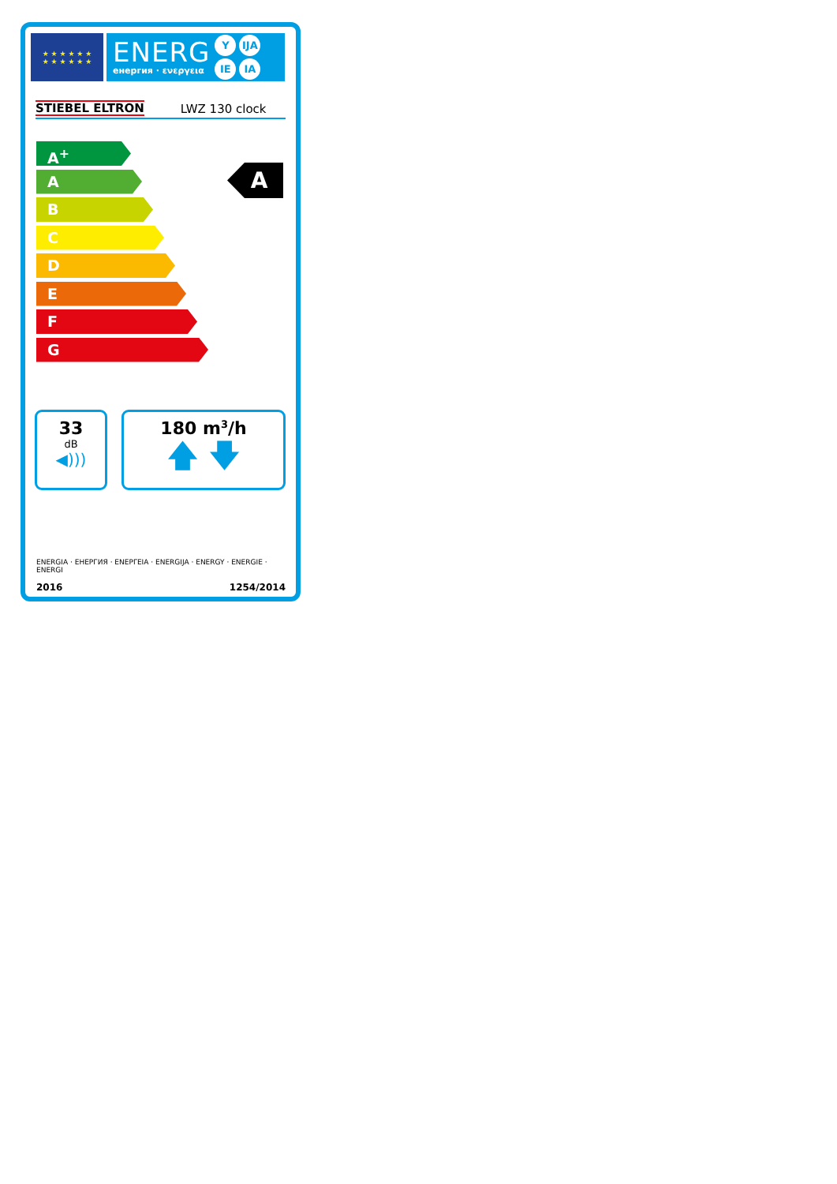★ ★ ★ ★ ★ ★
★ ★ ★ ★ ★ ★
ENERG
енергия · ενεργεια
Y IJA IE IA
STIEBEL ELTRON LWZ 130 clock
A<sup>+</sup>
A
B
C
D
E
F
G
A
33
dB
◀)))
180 m<sup>3</sup>/h
🡅 🡇
ENERGIA · ЕНЕРГИЯ · ΕΝΕΡΓΕΙΑ · ENERGIJA · ENERGY · ENERGIE · ENERGI
2016 1254/2014